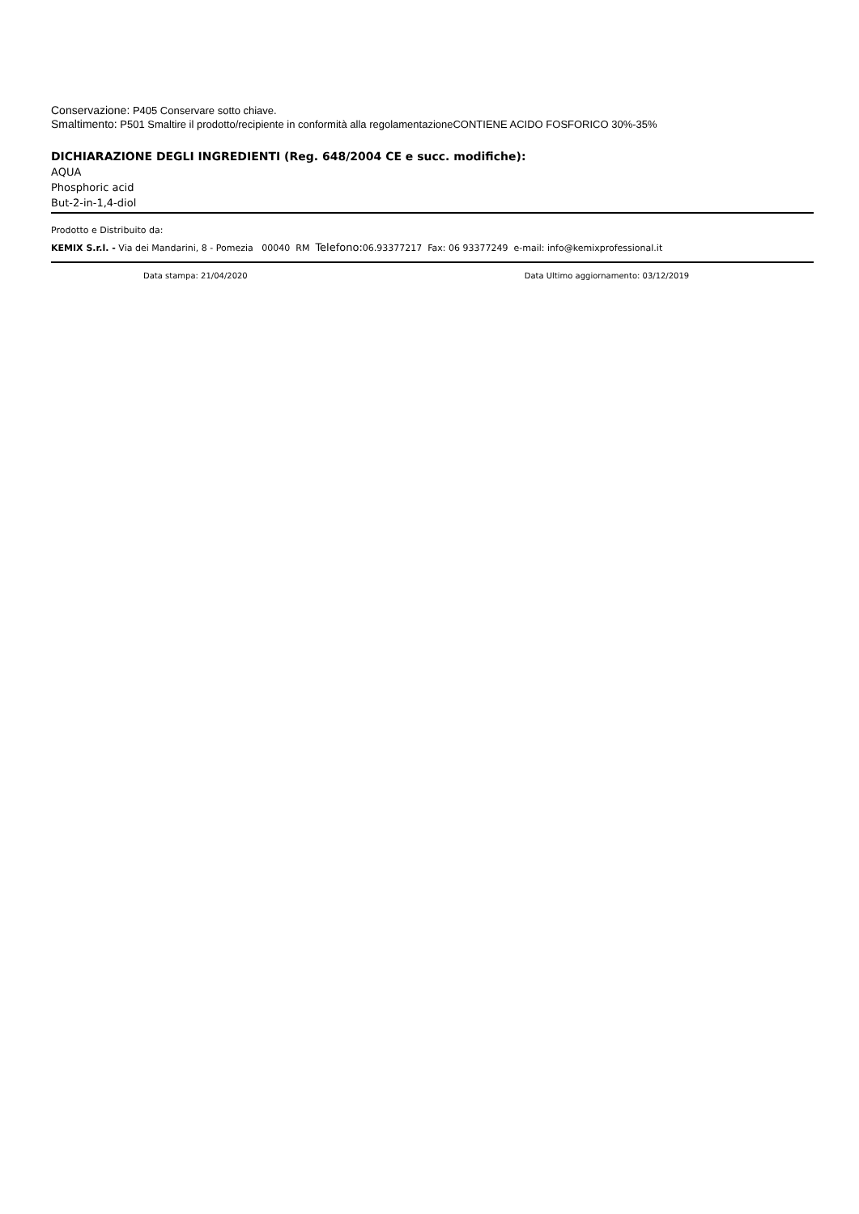Conservazione: P405 Conservare sotto chiave.
Smaltimento: P501 Smaltire il prodotto/recipiente in conformità alla regolamentazioneCONTIENE ACIDO FOSFORICO 30%-35%
DICHIARAZIONE DEGLI INGREDIENTI (Reg. 648/2004 CE e succ. modifiche):
AQUA
Phosphoric acid
But-2-in-1,4-diol
Prodotto e Distribuito da:
KEMIX S.r.l. - Via dei Mandarini, 8 - Pomezia 00040 RM Telefono: 06.93377217 Fax: 06 93377249 e-mail: info@kemixprofessional.it
Data stampa: 21/04/2020 Data Ultimo aggiornamento: 03/12/2019